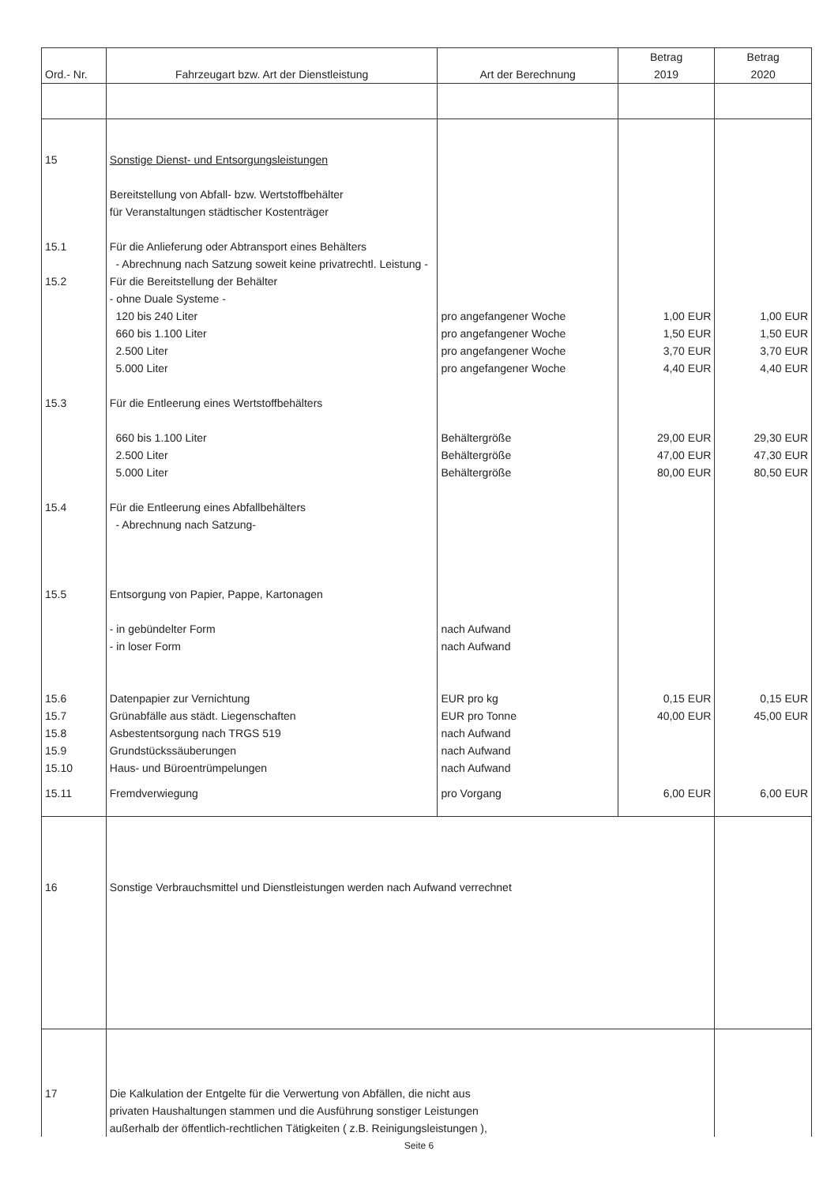| Ord.- Nr. | Fahrzeugart bzw. Art der Dienstleistung | Art der Berechnung | Betrag 2019 | Betrag 2020 |
| --- | --- | --- | --- | --- |
| 15 | Sonstige Dienst- und Entsorgungsleistungen Bereitstellung von Abfall- bzw. Wertstoffbehälter für Veranstaltungen städtischer Kostenträger | | | |
| 15.1 | Für die Anlieferung oder Abtransport eines Behälters - Abrechnung nach Satzung soweit keine privatrechtl. Leistung - | | | |
| 15.2 | Für die Bereitstellung der Behälter - ohne Duale Systeme - | | | |
| | 120 bis 240 Liter | pro angefangener Woche | 1,00 EUR | 1,00 EUR |
| | 660 bis 1.100 Liter | pro angefangener Woche | 1,50 EUR | 1,50 EUR |
| | 2.500 Liter | pro angefangener Woche | 3,70 EUR | 3,70 EUR |
| | 5.000 Liter | pro angefangener Woche | 4,40 EUR | 4,40 EUR |
| 15.3 | Für die Entleerung eines Wertstoffbehälters | | | |
| | 660 bis 1.100 Liter | Behältergröße | 29,00 EUR | 29,30 EUR |
| | 2.500 Liter | Behältergröße | 47,00 EUR | 47,30 EUR |
| | 5.000 Liter | Behältergröße | 80,00 EUR | 80,50 EUR |
| 15.4 | Für die Entleerung eines Abfallbehälters - Abrechnung nach Satzung- | | | |
| 15.5 | Entsorgung von Papier, Pappe, Kartonagen | | | |
| | - in gebündelter Form | nach Aufwand | | |
| | - in loser Form | nach Aufwand | | |
| 15.6 | Datenpapier zur Vernichtung | EUR pro kg | 0,15 EUR | 0,15 EUR |
| 15.7 | Grünabfälle aus städt. Liegenschaften | EUR pro Tonne | 40,00 EUR | 45,00 EUR |
| 15.8 | Asbestentsorgung nach TRGS 519 | nach Aufwand | | |
| 15.9 | Grundstückssäuberungen | nach Aufwand | | |
| 15.10 | Haus- und Büroentrümpelungen | nach Aufwand | | |
| 15.11 | Fremdverwiegung | pro Vorgang | 6,00 EUR | 6,00 EUR |
| 16 | Sonstige Verbrauchsmittel und Dienstleistungen werden nach Aufwand verrechnet | | | |
| 17 | Die Kalkulation der Entgelte für die Verwertung von Abfällen, die nicht aus privaten Haushaltungen stammen und die Ausführung sonstiger Leistungen außerhalb der öffentlich-rechtlichen Tätigkeiten ( z.B. Reinigungsleistungen ), | | | |
Seite 6